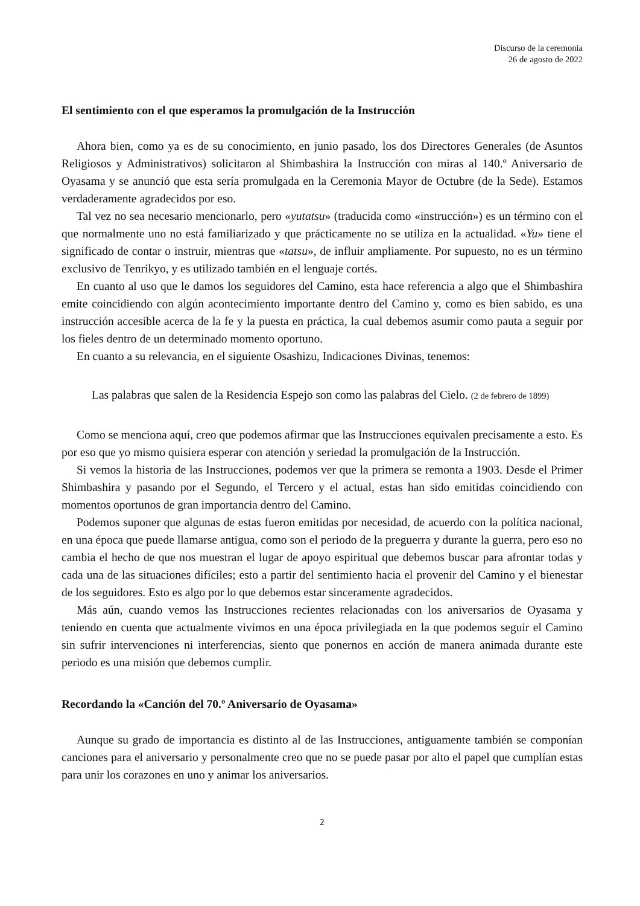Discurso de la ceremonia
26 de agosto de 2022
El sentimiento con el que esperamos la promulgación de la Instrucción
Ahora bien, como ya es de su conocimiento, en junio pasado, los dos Directores Generales (de Asuntos Religiosos y Administrativos) solicitaron al Shimbashira la Instrucción con miras al 140.º Aniversario de Oyasama y se anunció que esta sería promulgada en la Ceremonia Mayor de Octubre (de la Sede). Estamos verdaderamente agradecidos por eso.
Tal vez no sea necesario mencionarlo, pero «yutatsu» (traducida como «instrucción») es un término con el que normalmente uno no está familiarizado y que prácticamente no se utiliza en la actualidad. «Yu» tiene el significado de contar o instruir, mientras que «tatsu», de influir ampliamente. Por supuesto, no es un término exclusivo de Tenrikyo, y es utilizado también en el lenguaje cortés.
En cuanto al uso que le damos los seguidores del Camino, esta hace referencia a algo que el Shimbashira emite coincidiendo con algún acontecimiento importante dentro del Camino y, como es bien sabido, es una instrucción accesible acerca de la fe y la puesta en práctica, la cual debemos asumir como pauta a seguir por los fieles dentro de un determinado momento oportuno.
En cuanto a su relevancia, en el siguiente Osashizu, Indicaciones Divinas, tenemos:
Las palabras que salen de la Residencia Espejo son como las palabras del Cielo. (2 de febrero de 1899)
Como se menciona aquí, creo que podemos afirmar que las Instrucciones equivalen precisamente a esto. Es por eso que yo mismo quisiera esperar con atención y seriedad la promulgación de la Instrucción.
Si vemos la historia de las Instrucciones, podemos ver que la primera se remonta a 1903. Desde el Primer Shimbashira y pasando por el Segundo, el Tercero y el actual, estas han sido emitidas coincidiendo con momentos oportunos de gran importancia dentro del Camino.
Podemos suponer que algunas de estas fueron emitidas por necesidad, de acuerdo con la política nacional, en una época que puede llamarse antigua, como son el periodo de la preguerra y durante la guerra, pero eso no cambia el hecho de que nos muestran el lugar de apoyo espiritual que debemos buscar para afrontar todas y cada una de las situaciones difíciles; esto a partir del sentimiento hacia el provenir del Camino y el bienestar de los seguidores. Esto es algo por lo que debemos estar sinceramente agradecidos.
Más aún, cuando vemos las Instrucciones recientes relacionadas con los aniversarios de Oyasama y teniendo en cuenta que actualmente vivimos en una época privilegiada en la que podemos seguir el Camino sin sufrir intervenciones ni interferencias, siento que ponernos en acción de manera animada durante este periodo es una misión que debemos cumplir.
Recordando la «Canción del 70.º Aniversario de Oyasama»
Aunque su grado de importancia es distinto al de las Instrucciones, antiguamente también se componían canciones para el aniversario y personalmente creo que no se puede pasar por alto el papel que cumplían estas para unir los corazones en uno y animar los aniversarios.
2